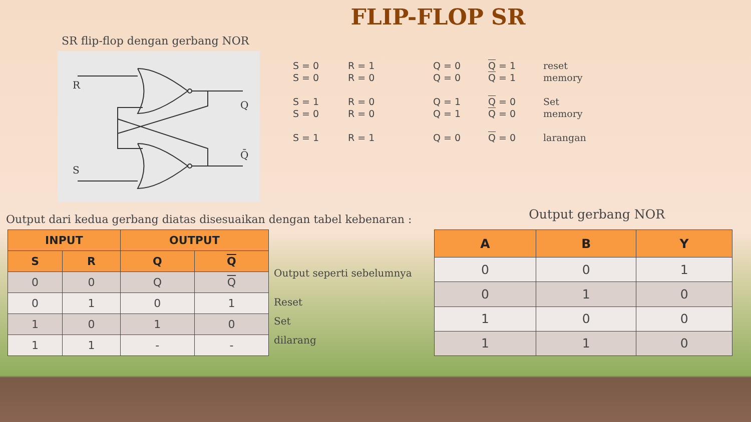FLIP-FLOP SR
SR flip-flop dengan gerbang NOR
R
S
Q
Q̄
| S = 0 | R = 1 | Q = 0 | Q = 1 | reset |
| S = 0 | R = 0 | Q = 0 | Q = 1 | memory |
| S = 1 | R = 0 | Q = 1 | Q = 0 | Set |
| S = 0 | R = 0 | Q = 1 | Q = 0 | memory |
| S = 1 | R = 1 | Q = 0 | Q = 0 | larangan |
Output dari kedua gerbang diatas disesuaikan dengan tabel kebenaran :
Output gerbang NOR
| INPUT | | OUTPUT | |
| --- | --- | --- | --- |
| S | R | Q | Q |
| 0 | 0 | Q | Q |
| 0 | 1 | 0 | 1 |
| 1 | 0 | 1 | 0 |
| 1 | 1 | - | - |
Output seperti sebelumnya
Reset
Set
dilarang
| A | B | Y |
| --- | --- | --- |
| 0 | 0 | 1 |
| 0 | 1 | 0 |
| 1 | 0 | 0 |
| 1 | 1 | 0 |